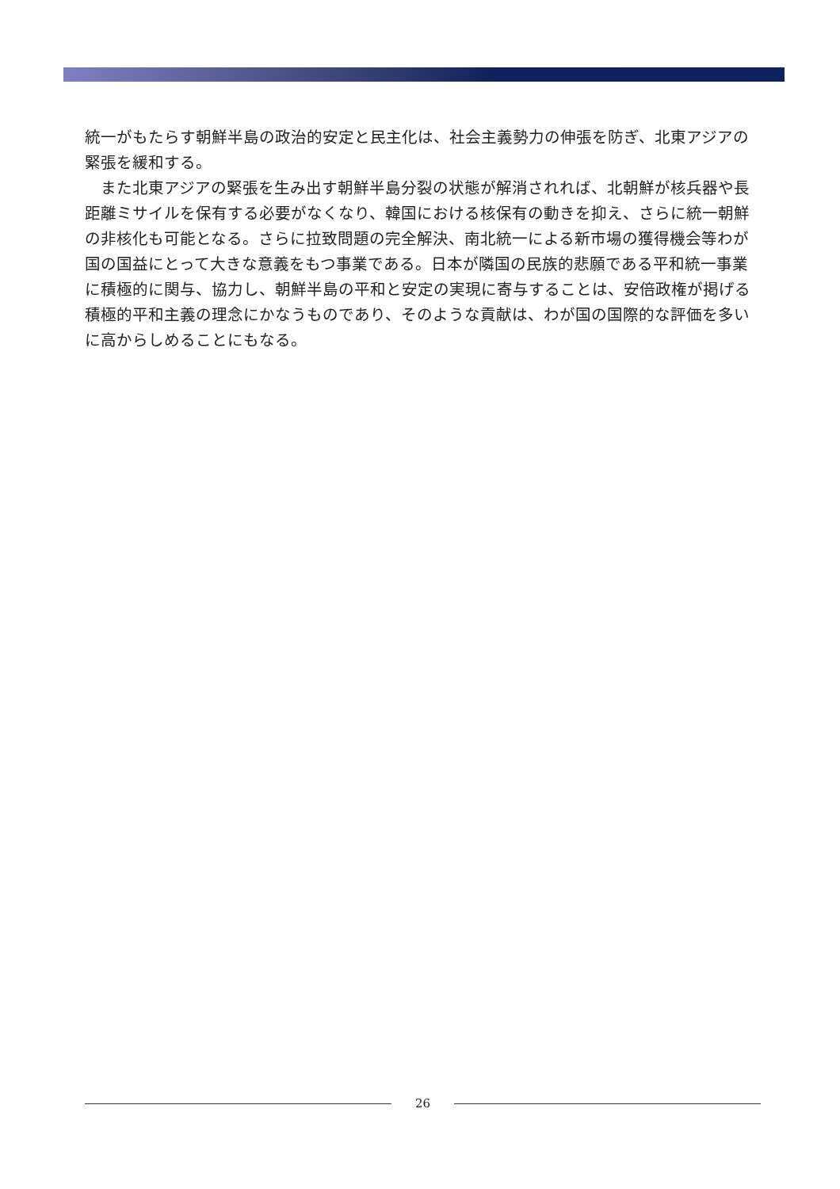統一がもたらす朝鮮半島の政治的安定と民主化は、社会主義勢力の伸張を防ぎ、北東アジアの緊張を緩和する。
　また北東アジアの緊張を生み出す朝鮮半島分裂の状態が解消されれば、北朝鮮が核兵器や長距離ミサイルを保有する必要がなくなり、韓国における核保有の動きを抑え、さらに統一朝鮮の非核化も可能となる。さらに拉致問題の完全解決、南北統一による新市場の獲得機会等わが国の国益にとって大きな意義をもつ事業である。日本が隣国の民族的悲願である平和統一事業に積極的に関与、協力し、朝鮮半島の平和と安定の実現に寄与することは、安倍政権が掲げる積極的平和主義の理念にかなうものであり、そのような貢献は、わが国の国際的な評価を多いに高からしめることにもなる。
26